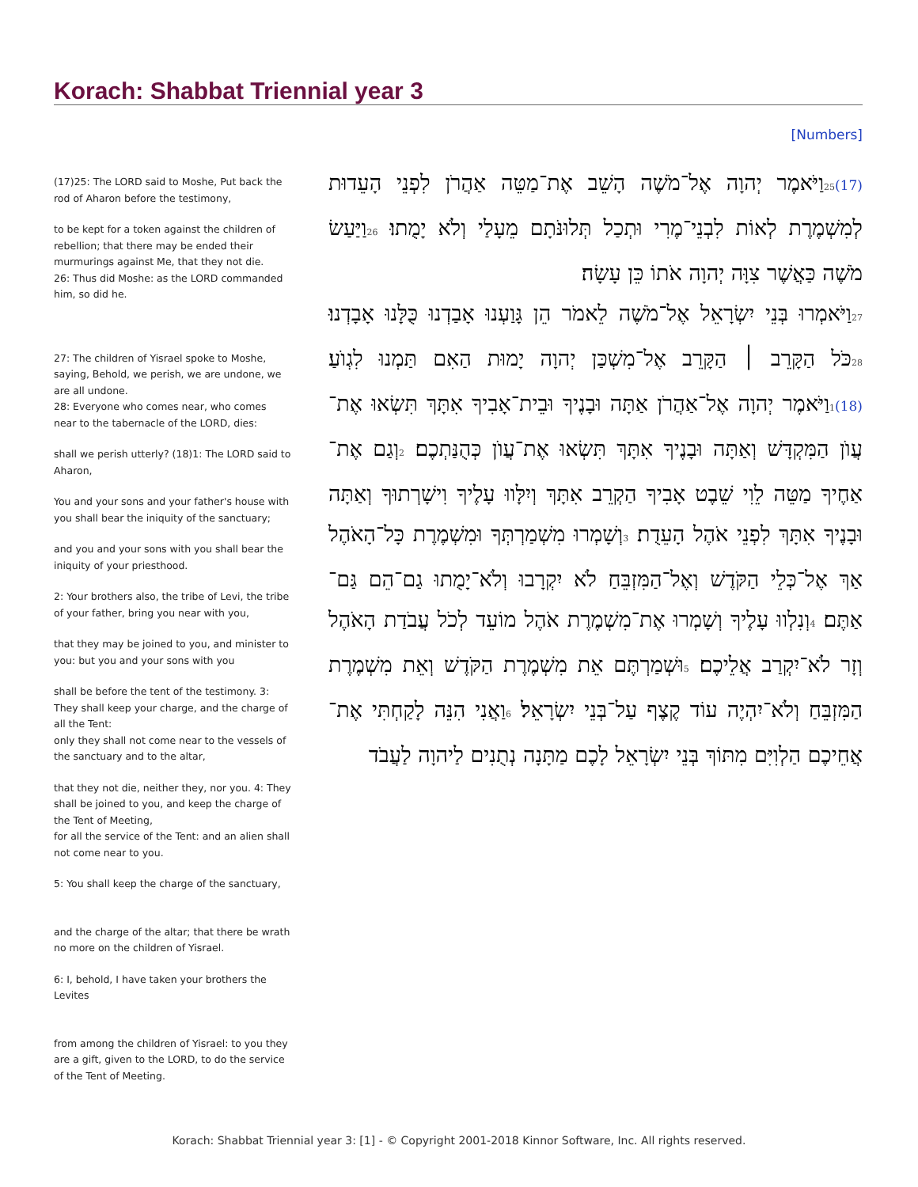Korach: Shabbat Triennial year 3
[Numbers]
(17)25: The LORD said to Moshe, Put back the rod of Aharon before the testimony,
to be kept for a token against the children of rebellion; that there may be ended their murmurings against Me, that they not die.
26: Thus did Moshe: as the LORD commanded him, so did he.
27: The children of Yisrael spoke to Moshe, saying, Behold, we perish, we are undone, we are all undone.
28: Everyone who comes near, who comes near to the tabernacle of the LORD, dies:
shall we perish utterly? (18)1: The LORD said to Aharon,
You and your sons and your father's house with you shall bear the iniquity of the sanctuary;
and you and your sons with you shall bear the iniquity of your priesthood.
2: Your brothers also, the tribe of Levi, the tribe of your father, bring you near with you,
that they may be joined to you, and minister to you: but you and your sons with you
shall be before the tent of the testimony. 3: They shall keep your charge, and the charge of all the Tent:
only they shall not come near to the vessels of the sanctuary and to the altar,
that they not die, neither they, nor you. 4: They shall be joined to you, and keep the charge of the Tent of Meeting,
for all the service of the Tent: and an alien shall not come near to you.
5: You shall keep the charge of the sanctuary,
and the charge of the altar; that there be wrath no more on the children of Yisrael.
6: I, behold, I have taken your brothers the Levites
from among the children of Yisrael: to you they are a gift, given to the LORD, to do the service of the Tent of Meeting.
(17) 25וַיֹּאמֶר יְהוָה אֶל־מֹשֶׁה הָשֵׁב אֶת־מַטֵּה אַהֲרֹן לִפְנֵי הָעֵדוּת לְמִשְׁמֶרֶת לְאוֹת לִבְנֵי־מֶרִי וּתְכַל תְּלוּנֹּתָם מֵעָלַי וְלֹא יָמֻתוּ׃ 26וַיַּעַשׂ מֹשֶׁה כַּאֲשֶׁר צִוָּה יְהוָה אֹתוֹ כֵּן עָשָׂה׃
27וַיֹּאמְרוּ בְּנֵי יִשְׂרָאֵל אֶל־מֹשֶׁה לֵאמֹר הֵן גָּוַעְנוּ אָבַדְנוּ כֻּלָּנוּ אָבָדְנוּ׃ 28כֹּל הַקָּרֵב ׀ הַקָּרֵב אֶל־מִשְׁכַּן יְהוָה יָמוּת הַאִם תַּמְנוּ לִגְוֺעַ׃ (18) 1וַיֹּאמֶר יְהוָה אֶל־אַהֲרֹן אַתָּה וּבָנֶיךָ וּבֵית־אָבִיךָ אִתָּךְ תִּשְׂאוּ אֶת־עֲוֺן הַמִּקְדָּשׁ וְאַתָּה וּבָנֶיךָ אִתָּךְ תִּשְׂאוּ אֶת־עֲוֺן כְּהֻנַּתְכֶם׃ 2וְגַם אֶת־אַחֶיךָ מַטֵּה לֵוִי שֵׁבֶט אָבִיךָ הַקְרֵב אִתָּךְ וְיִלָּווּ עָלֶיךָ וִישָׁרְתוּךָ וְאַתָּה וּבָנֶיךָ אִתָּךְ לִפְנֵי אֹהֶל הָעֵדֻת׃ 3וְשָׁמְרוּ מִשְׁמַרְתְּךָ וּמִשְׁמֶרֶת כָּל־הָאֹהֶל אַךְ אֶל־כְּלֵי הַקֹּדֶשׁ וְאֶל־הַמִּזְבֵּחַ לֹא יִקְרָבוּ וְלֹא־יָמֻתוּ גַם־הֵם גַּם־אַתֶּם׃ 4וְנִלְווּ עָלֶיךָ וְשָׁמְרוּ אֶת־מִשְׁמֶרֶת אֹהֶל מוֹעֵד לְכֹל עֲבֹדַת הָאֹהֶל וְזָר לֹא־יִקְרַב אֲלֵיכֶם׃ 5וּשְׁמַרְתֶּם אֵת מִשְׁמֶרֶת הַקֹּדֶשׁ וְאֵת מִשְׁמֶרֶת הַמִּזְבֵּחַ וְלֹא־יִהְיֶה עוֹד קֶצֶף עַל־בְּנֵי יִשְׂרָאֵל׃ 6וַאֲנִי הִנֵּה לָקַחְתִּי אֶת־אֲחֵיכֶם הַלְוִיִּם מִתּוֹךְ בְּנֵי יִשְׂרָאֵל לָכֶם מַתָּנָה נְתֻנִים לַיהוָה לַעֲבֹד
Korach: Shabbat Triennial year 3: [1] - © Copyright 2001-2018 Kinnor Software, Inc. All rights reserved.